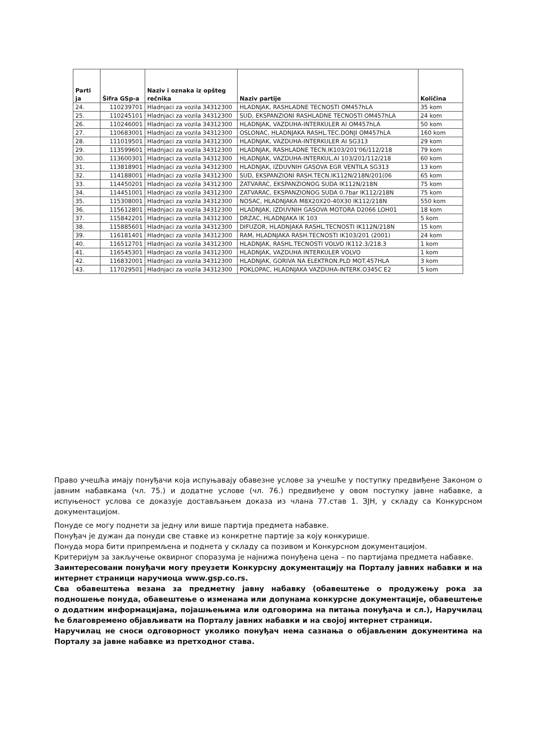| Parti ja | Šifra GSp-a | Naziv i oznaka iz opšteg rečnika | Naziv partije | Količina |
| --- | --- | --- | --- | --- |
| 24. | 110239701 | Hladnjaci za vozila 34312300 | HLADNJAK, RASHLADNE TECNOSTI OM457hLA | 35 kom |
| 25. | 110245101 | Hladnjaci za vozila 34312300 | SUD, EKSPANZIONI RASHLADNE TECNOSTI OM457hLA | 24 kom |
| 26. | 110246001 | Hladnjaci za vozila 34312300 | HLADNJAK, VAZDUHA-INTERKULER AI OM457hLA | 50 kom |
| 27. | 110683001 | Hladnjaci za vozila 34312300 | OSLONAC, HLADNJAKA RASHL.TEC.DONJI OM457hLA | 160 kom |
| 28. | 111019501 | Hladnjaci za vozila 34312300 | HLADNJAK, VAZDUHA-INTERKULER AI SG313 | 29 kom |
| 29. | 113599601 | Hladnjaci za vozila 34312300 | HLADNJAK, RASHLADNE TECN.IK103/201'06/112/218 | 79 kom |
| 30. | 113600301 | Hladnjaci za vozila 34312300 | HLADNJAK, VAZDUHA-INTERKUL.AI 103/201/112/218 | 60 kom |
| 31. | 113818901 | Hladnjaci za vozila 34312300 | HLADNJAK, IZDUVNIH GASOVA EGR VENTILA SG313 | 13 kom |
| 32. | 114188001 | Hladnjaci za vozila 34312300 | SUD, EKSPANZIONI RASH.TECN.IK112N/218N/201(06 | 65 kom |
| 33. | 114450201 | Hladnjaci za vozila 34312300 | ZATVARAC, EKSPANZIONOG SUDA IK112N/218N | 75 kom |
| 34. | 114451001 | Hladnjaci za vozila 34312300 | ZATVARAC, EKSPANZIONOG SUDA 0.7bar IK112/218N | 75 kom |
| 35. | 115308001 | Hladnjaci za vozila 34312300 | NOSAC, HLADNJAKA M8X20X20-40X30 IK112/218N | 550 kom |
| 36. | 115612801 | Hladnjaci za vozila 34312300 | HLADNJAK, IZDUVNIH GASOVA MOTORA D2066 LOH01 | 18 kom |
| 37. | 115842201 | Hladnjaci za vozila 34312300 | DRZAC, HLADNJAKA IK 103 | 5 kom |
| 38. | 115885601 | Hladnjaci za vozila 34312300 | DIFUZOR, HLADNJAKA RASHL.TECNOSTI IK112N/218N | 15 kom |
| 39. | 116181401 | Hladnjaci za vozila 34312300 | RAM, HLADNJAKA RASH.TECNOSTI IK103/201 (2001) | 24 kom |
| 40. | 116512701 | Hladnjaci za vozila 34312300 | HLADNJAK, RASHL.TECNOSTI VOLVO IK112.3/218.3 | 1 kom |
| 41. | 116545301 | Hladnjaci za vozila 34312300 | HLADNJAK, VAZDUHA INTERKULER VOLVO | 1 kom |
| 42. | 116832001 | Hladnjaci za vozila 34312300 | HLADNJAK, GORIVA NA ELEKTRON.PLD MOT.457HLA | 3 kom |
| 43. | 117029501 | Hladnjaci za vozila 34312300 | POKLOPAC, HLADNJAKA VAZDUHA-INTERK.O345C E2 | 5 kom |
Право учешћа имају понуђачи која испуњавају обавезне услове за учешће у поступку предвиђене Законом о јавним набавкама (чл. 75.) и додатне услове (чл. 76.) предвиђене у овом поступку јавне набавке, а испуњеност услова се доказује достављањем доказа из члана 77.став 1. ЗЈН, у складу са Конкурсном документацијом.
Понуде се могу поднети за једну или више партија предмета набавке.
Понуђач је дужан да понуди све ставке из конкретне партије за коју конкурише.
Понуда мора бити припремљена и поднета у складу са позивом и Конкурсном документацијом.
Критеријум за закључење оквирног споразума је најнижа понуђена цена – по партијама предмета набавке.
Заинтересовани понуђачи могу преузети Конкурсну документацију на Порталу јавних набавки и на интернет страници наручиоца www.gsp.co.rs.
Сва обавештења везана за предметну јавну набавку (обавештење о продужењу рока за подношење понуда, обавештење о изменама или допунама конкурсне документације, обавештење о додатним информацијама, појашњењима или одговорима на питања понуђача и сл.), Наручилац ће благовремено објављивати на Порталу јавних набавки и на својој интернет страници.
Наручилац не сноси одговорност уколико понуђач нема сазнања о објављеним документима на Порталу за јавне набавке из претходног става.